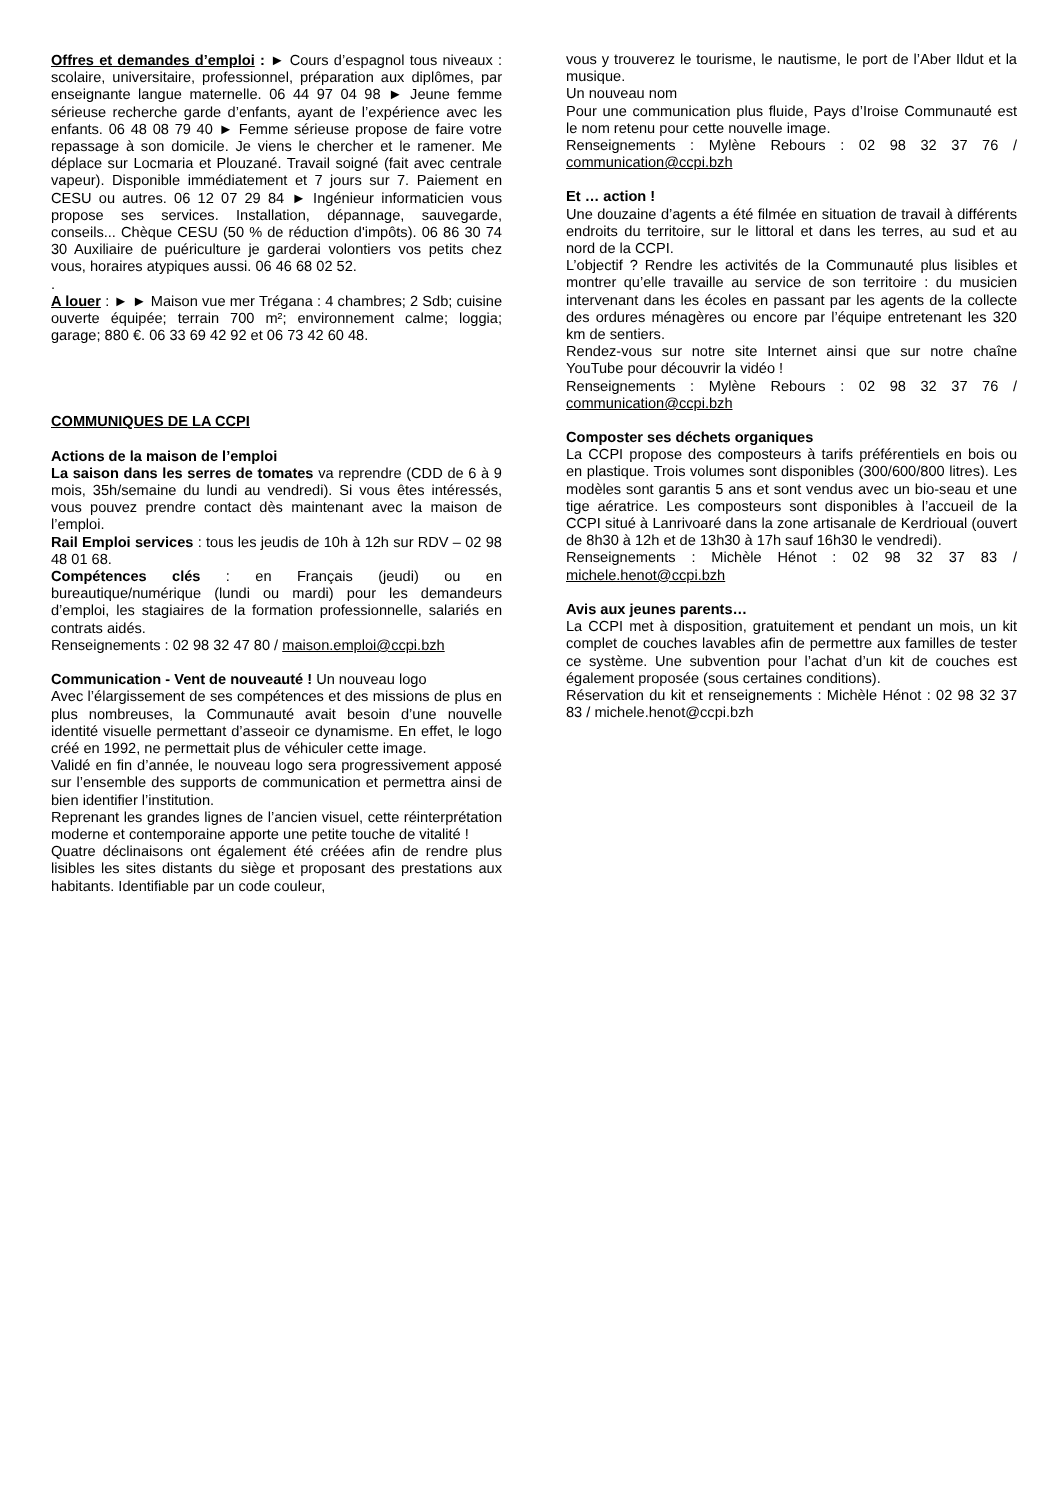Offres et demandes d’emploi : ► Cours d’espagnol tous niveaux : scolaire, universitaire, professionnel, préparation aux diplômes, par enseignante langue maternelle. 06 44 97 04 98 ► Jeune femme sérieuse recherche garde d’enfants, ayant de l’expérience avec les enfants. 06 48 08 79 40 ► Femme sérieuse propose de faire votre repassage à son domicile. Je viens le chercher et le ramener. Me déplace sur Locmaria et Plouzané. Travail soigné (fait avec centrale vapeur). Disponible immédiatement et 7 jours sur 7. Paiement en CESU ou autres. 06 12 07 29 84 ► Ingénieur informaticien vous propose ses services. Installation, dépannage, sauvegarde, conseils... Chèque CESU (50 % de réduction d'impôts). 06 86 30 74 30 Auxiliaire de puériculture je garderai volontiers vos petits chez vous, horaires atypiques aussi. 06 46 68 02 52.
.
A louer : ► ► Maison vue mer Trégana : 4 chambres; 2 Sdb; cuisine ouverte équipée; terrain 700 m²; environnement calme; loggia; garage; 880 €. 06 33 69 42 92 et 06 73 42 60 48.
COMMUNIQUES DE LA CCPI
Actions de la maison de l’emploi
La saison dans les serres de tomates va reprendre (CDD de 6 à 9 mois, 35h/semaine du lundi au vendredi). Si vous êtes intéressés, vous pouvez prendre contact dès maintenant avec la maison de l’emploi.
Rail Emploi services : tous les jeudis de 10h à 12h sur RDV – 02 98 48 01 68.
Compétences clés : en Français (jeudi) ou en bureautique/numérique (lundi ou mardi) pour les demandeurs d’emploi, les stagiaires de la formation professionnelle, salariés en contrats aidés.
Renseignements : 02 98 32 47 80 / maison.emploi@ccpi.bzh
Communication - Vent de nouveauté ! Un nouveau logo
Avec l’élargissement de ses compétences et des missions de plus en plus nombreuses, la Communauté avait besoin d’une nouvelle identité visuelle permettant d’asseoir ce dynamisme. En effet, le logo créé en 1992, ne permettait plus de véhiculer cette image.
Validé en fin d’année, le nouveau logo sera progressivement apposé sur l’ensemble des supports de communication et permettra ainsi de bien identifier l’institution.
Reprenant les grandes lignes de l’ancien visuel, cette réinterprétation moderne et contemporaine apporte une petite touche de vitalité !
Quatre déclinaisons ont également été créées afin de rendre plus lisibles les sites distants du siège et proposant des prestations aux habitants. Identifiable par un code couleur,
vous y trouverez le tourisme, le nautisme, le port de l’Aber Ildut et la musique.
Un nouveau nom
Pour une communication plus fluide, Pays d’Iroise Communauté est le nom retenu pour cette nouvelle image.
Renseignements : Mylène Rebours : 02 98 32 37 76 / communication@ccpi.bzh
Et … action !
Une douzaine d’agents a été filmée en situation de travail à différents endroits du territoire, sur le littoral et dans les terres, au sud et au nord de la CCPI.
L’objectif ? Rendre les activités de la Communauté plus lisibles et montrer qu’elle travaille au service de son territoire : du musicien intervenant dans les écoles en passant par les agents de la collecte des ordures ménagères ou encore par l’équipe entretenant les 320 km de sentiers.
Rendez-vous sur notre site Internet ainsi que sur notre chaîne YouTube pour découvrir la vidéo !
Renseignements : Mylène Rebours : 02 98 32 37 76 / communication@ccpi.bzh
Composter ses déchets organiques
La CCPI propose des composteurs à tarifs préférentiels en bois ou en plastique. Trois volumes sont disponibles (300/600/800 litres). Les modèles sont garantis 5 ans et sont vendus avec un bio-seau et une tige aératrice. Les composteurs sont disponibles à l’accueil de la CCPI situé à Lanrivoaré dans la zone artisanale de Kerdrioual (ouvert de 8h30 à 12h et de 13h30 à 17h sauf 16h30 le vendredi).
Renseignements : Michèle Hénot : 02 98 32 37 83 / michele.henot@ccpi.bzh
Avis aux jeunes parents…
La CCPI met à disposition, gratuitement et pendant un mois, un kit complet de couches lavables afin de permettre aux familles de tester ce système. Une subvention pour l’achat d’un kit de couches est également proposée (sous certaines conditions).
Réservation du kit et renseignements : Michèle Hénot : 02 98 32 37 83 / michele.henot@ccpi.bzh